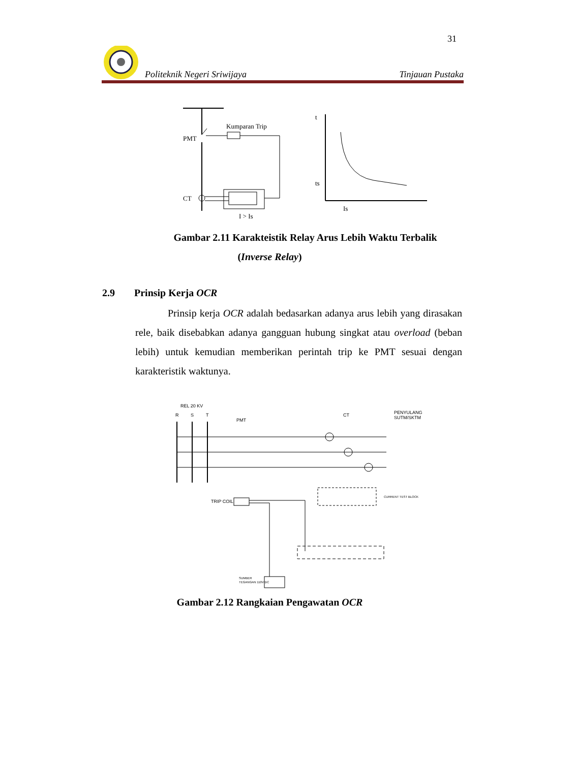31
Politeknik Negeri Sriwijaya Tinjauan Pustaka
PMT
Kumparan Trip
CT
I > Is
t
ts
Is
Gambar 2.11 Karakteistik Relay Arus Lebih Waktu Terbalik
(Inverse Relay)
2.9 Prinsip Kerja OCR
Prinsip kerja OCR adalah bedasarkan adanya arus lebih yang dirasakan rele, baik disebabkan adanya gangguan hubung singkat atau overload (beban lebih) untuk kemudian memberikan perintah trip ke PMT sesuai dengan karakteristik waktunya.
REL 20 KV
R
S
T
PMT
CT
PENYULANG
SUTM/SKTM
TRIP COIL
SUMBER
TEGANGAN 110V DC
CURRENT TEST BLOCK
Gambar 2.12 Rangkaian Pengawatan OCR